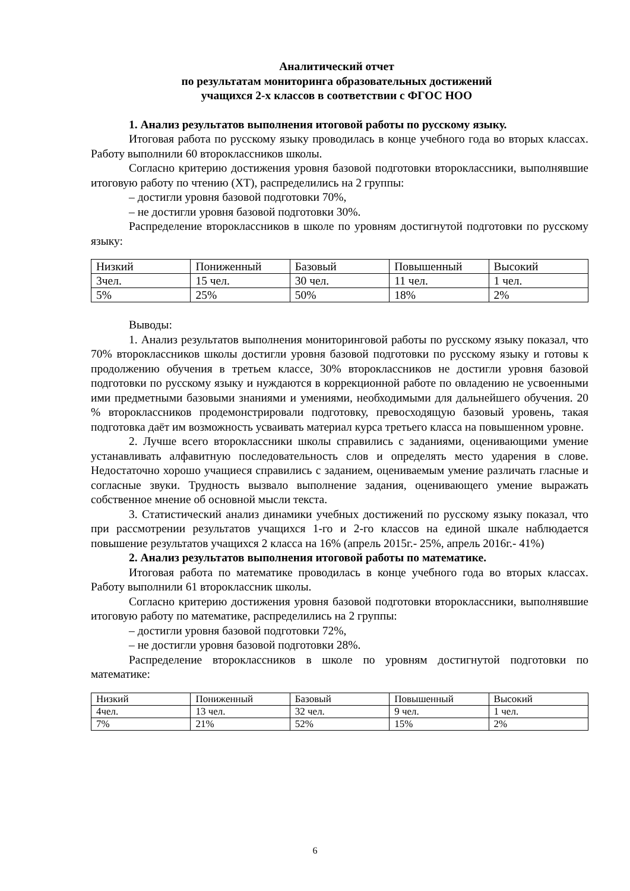Аналитический отчет
по результатам мониторинга образовательных достижений
учащихся 2-х классов в соответствии с ФГОС НОО
1. Анализ результатов выполнения итоговой работы по русскому языку.
Итоговая работа по русскому языку проводилась в конце учебного года во вторых классах. Работу выполнили 60 второклассников школы.
Согласно критерию достижения уровня базовой подготовки второклассники, выполнявшие итоговую работу по чтению (ХТ), распределились на 2 группы:
– достигли уровня базовой подготовки 70%,
– не достигли уровня базовой подготовки 30%.
Распределение второклассников в школе по уровням достигнутой подготовки по русскому языку:
| Низкий | Пониженный | Базовый | Повышенный | Высокий |
| 3чел. | 15 чел. | 30 чел. | 11 чел. | 1 чел. |
| 5% | 25% | 50% | 18% | 2% |
Выводы:
1. Анализ результатов выполнения мониторинговой работы по русскому языку показал, что 70% второклассников школы достигли уровня базовой подготовки по русскому языку и готовы к продолжению обучения в третьем классе, 30% второклассников не достигли уровня базовой подготовки по русскому языку и нуждаются в коррекционной работе по овладению не усвоенными ими предметными базовыми знаниями и умениями, необходимыми для дальнейшего обучения. 20 % второклассников продемонстрировали подготовку, превосходящую базовый уровень, такая подготовка даёт им возможность усваивать материал курса третьего класса на повышенном уровне.
2. Лучше всего второклассники школы справились с заданиями, оценивающими умение устанавливать алфавитную последовательность слов и определять место ударения в слове. Недостаточно хорошо учащиеся справились с заданием, оцениваемым умение различать гласные и согласные звуки. Трудность вызвало выполнение задания, оценивающего умение выражать собственное мнение об основной мысли текста.
3. Статистический анализ динамики учебных достижений по русскому языку показал, что при рассмотрении результатов учащихся 1-го и 2-го классов на единой шкале наблюдается повышение результатов учащихся 2 класса на 16% (апрель 2015г.- 25%, апрель 2016г.- 41%)
2. Анализ результатов выполнения итоговой работы по математике.
Итоговая работа по математике проводилась в конце учебного года во вторых классах. Работу выполнили 61 второклассник школы.
Согласно критерию достижения уровня базовой подготовки второклассники, выполнявшие итоговую работу по математике, распределились на 2 группы:
– достигли уровня базовой подготовки 72%,
– не достигли уровня базовой подготовки 28%.
Распределение второклассников в школе по уровням достигнутой подготовки по математике:
| Низкий | Пониженный | Базовый | Повышенный | Высокий |
| 4чел. | 13 чел. | 32 чел. | 9 чел. | 1 чел. |
| 7% | 21% | 52% | 15% | 2% |
6